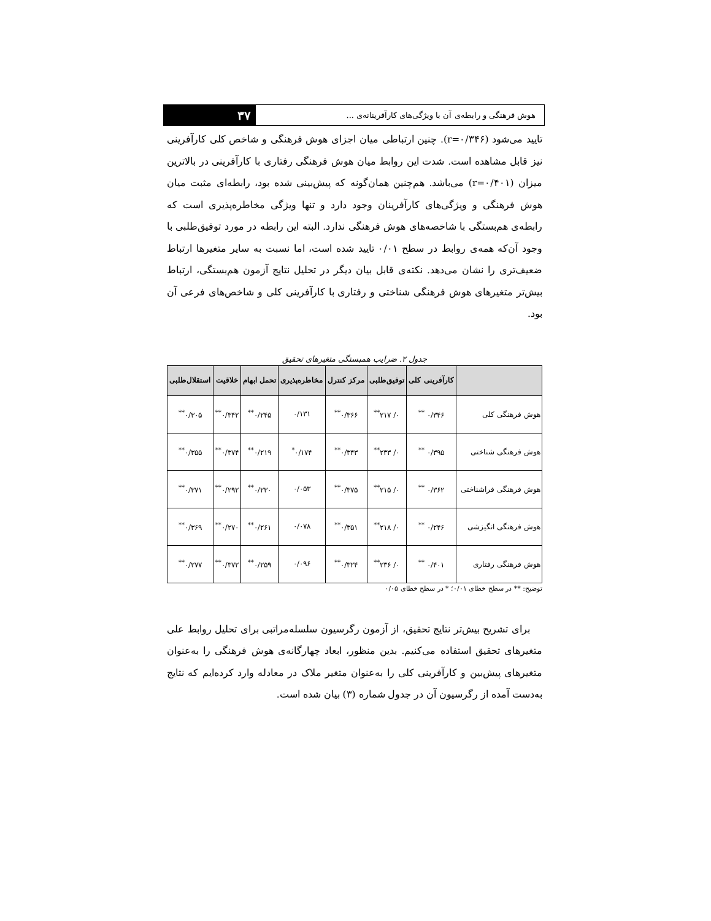هوش فرهنگی و رابطه‌ی آن با ویژگی‌های کارآفرینانه‌ی ...
۳۷
تایید می‌شود (r=۰/۳۴۶). چنین ارتباطی میان اجزای هوش فرهنگی و شاخص کلی کارآفرینی نیز قابل مشاهده است. شدت این روابط میان هوش فرهنگی رفتاری با کارآفرینی در بالاترین میزان (r=۰/۴۰۱) می‌باشد. هم‌چنین همان‌گونه که پیش‌بینی شده بود، رابطه‌ای مثبت میان هوش فرهنگی و ویژگی‌های کارآفرینان وجود دارد و تنها ویژگی مخاطره‌پذیری است که رابطه‌ی هم‌بستگی با شاخصه‌های هوش فرهنگی ندارد. البته این رابطه در مورد توفیق‌طلبی با وجود آن‌که همه‌ی روابط در سطح ۰/۰۱ تایید شده است، اما نسبت به سایر متغیرها ارتباط ضعیف‌تری را نشان می‌دهد. نکته‌ی قابل بیان دیگر در تحلیل نتایج آزمون هم‌بستگی، ارتباط بیش‌تر متغیرهای هوش فرهنگی شناختی و رفتاری با کارآفرینی کلی و شاخص‌های فرعی آن بود.
جدول ۲. ضرایب همبستگی متغیرهای تحقیق
| | کارآفرینی کلی | توفیق‌طلبی | مرکز کنترل | مخاطره‌پذیری | تحمل ابهام | خلاقیت | استقلال‌طلبی |
| --- | --- | --- | --- | --- | --- | --- | --- |
| هوش فرهنگی کلی | ۰/۳۴۶ <sup>**</sup> | ۰/ ۲۱۷<sup>**</sup> | ۰/۳۶۶<sup>**</sup> | ۰/۱۳۱ | ۰/۲۴۵<sup>**</sup> | ۰/۳۴۲<sup>**</sup> | ۰/۳۰۵<sup>**</sup> |
| هوش فرهنگی شناختی | ۰/۳۹۵ <sup>**</sup> | ۰/ ۲۳۳<sup>**</sup> | ۰/۳۴۳<sup>**</sup> | ۰/۱۷۴<sup>*</sup> | ۰/۲۱۹<sup>**</sup> | ۰/۳۷۴<sup>**</sup> | ۰/۳۵۵<sup>**</sup> |
| هوش فرهنگی فراشناختی | ۰/۳۶۲ <sup>**</sup> | ۰/ ۲۱۵<sup>**</sup> | ۰/۳۷۵<sup>**</sup> | ۰/۰۵۳ | ۰/۲۳۰<sup>**</sup> | ۰/۲۹۲<sup>**</sup> | ۰/۳۷۱<sup>**</sup> |
| هوش فرهنگی انگیزشی | ۰/۲۴۶ <sup>**</sup> | ۰/ ۲۱۸<sup>**</sup> | ۰/۳۵۱<sup>**</sup> | ۰/۰۷۸ | ۰/۲۶۱<sup>**</sup> | ۰/۲۷۰<sup>**</sup> | ۰/۳۶۹<sup>**</sup> |
| هوش فرهنگی رفتاری | ۰/۴۰۱ <sup>**</sup> | ۰/ ۲۳۶<sup>**</sup> | ۰/۳۲۴<sup>**</sup> | ۰/۰۹۶ | ۰/۲۵۹<sup>**</sup> | ۰/۳۷۲<sup>**</sup> | ۰/۲۷۷<sup>**</sup> |
توضیح: ** در سطح خطای ۰/۰۱؛ * در سطح خطای ۰/۰۵
برای تشریح بیش‌تر نتایج تحقیق، از آزمون رگرسیون سلسله‌مراتبی برای تحلیل روابط علی متغیرهای تحقیق استفاده می‌کنیم. بدین منظور، ابعاد چهارگانه‌ی هوش فرهنگی را به‌عنوان متغیرهای پیش‌بین و کارآفرینی کلی را به‌عنوان متغیر ملاک در معادله وارد کرده‌ایم که نتایج به‌دست آمده از رگرسیون آن در جدول شماره (۳) بیان شده است.